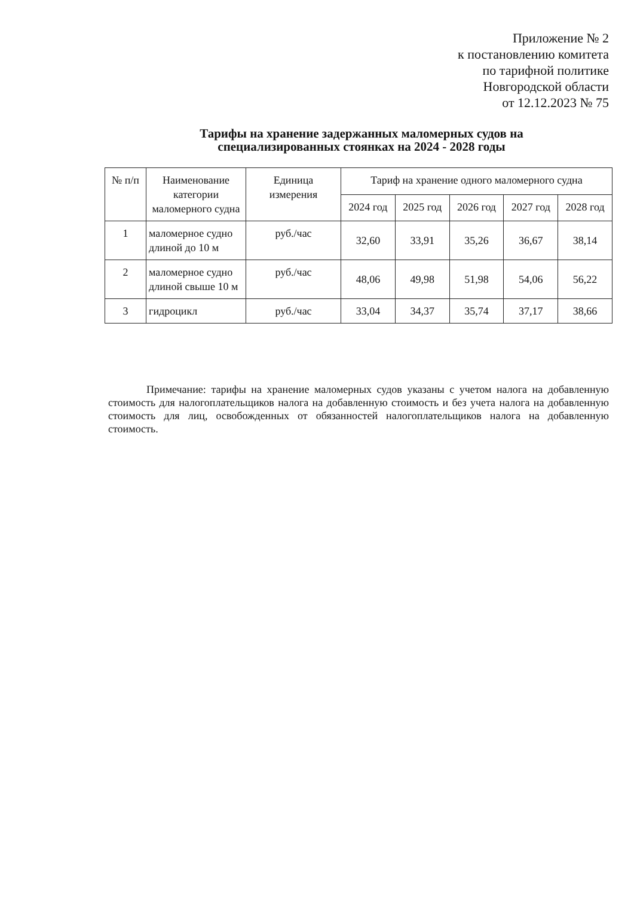Приложение № 2
к постановлению комитета
по тарифной политике
Новгородской области
от 12.12.2023 № 75
Тарифы на хранение задержанных маломерных судов на
специализированных стоянках на 2024 - 2028 годы
| № п/п | Наименование категории маломерного судна | Единица измерения | Тариф на хранение одного маломерного судна | | | | |
| --- | --- | --- | --- | --- | --- | --- | --- |
| | | | 2024 год | 2025 год | 2026 год | 2027 год | 2028 год |
| 1 | маломерное судно длиной до 10 м | руб./час | 32,60 | 33,91 | 35,26 | 36,67 | 38,14 |
| 2 | маломерное судно длиной свыше 10 м | руб./час | 48,06 | 49,98 | 51,98 | 54,06 | 56,22 |
| 3 | гидроцикл | руб./час | 33,04 | 34,37 | 35,74 | 37,17 | 38,66 |
Примечание: тарифы на хранение маломерных судов указаны с учетом налога на добавленную стоимость для налогоплательщиков налога на добавленную стоимость и без учета налога на добавленную стоимость для лиц, освобожденных от обязанностей налогоплательщиков налога на добавленную стоимость.